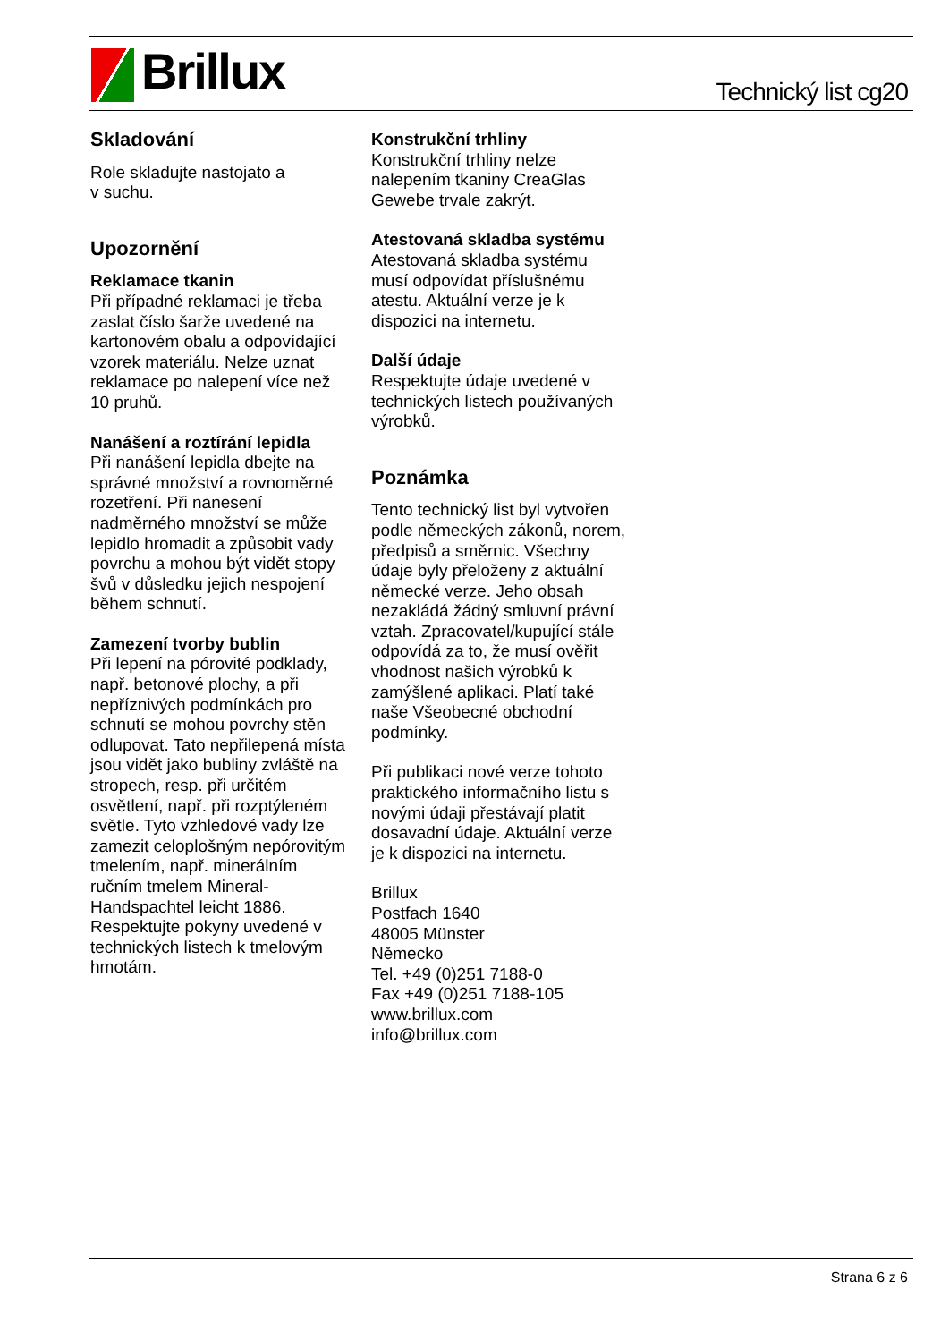Brillux Technický list cg20
Skladování
Role skladujte nastojato a
v suchu.
Upozornění
Reklamace tkanin
Při případné reklamaci je třeba zaslat číslo šarže uvedené na kartonovém obalu a odpovídající vzorek materiálu. Nelze uznat reklamace po nalepení více než 10 pruhů.
Nanášení a roztírání lepidla
Při nanášení lepidla dbejte na správné množství a rovnoměrné rozetření. Při nanesení nadměrného množství se může lepidlo hromadit a způsobit vady povrchu a mohou být vidět stopy švů v důsledku jejich nespojení během schnutí.
Zamezení tvorby bublin
Při lepení na pórovité podklady, např. betonové plochy, a při nepříznivých podmínkách pro schnutí se mohou povrchy stěn odlupovat. Tato nepřilepená místa jsou vidět jako bubliny zvláště na stropech, resp. při určitém osvětlení, např. při rozptýleném světle. Tyto vzhledové vady lze zamezit celoplošným nepórovitým tmelením, např. minerálním ručním tmelem Mineral-Handspachtel leicht 1886. Respektujte pokyny uvedené v technických listech k tmelovým hmotám.
Konstrukční trhliny
Konstrukční trhliny nelze nalepením tkaniny CreaGlas Gewebe trvale zakrýt.
Atestovaná skladba systému
Atestovaná skladba systému musí odpovídat příslušnému atestu. Aktuální verze je k dispozici na internetu.
Další údaje
Respektujte údaje uvedené v technických listech používaných výrobků.
Poznámka
Tento technický list byl vytvořen podle německých zákonů, norem, předpisů a směrnic. Všechny údaje byly přeloženy z aktuální německé verze. Jeho obsah nezakládá žádný smluvní právní vztah. Zpracovatel/kupující stále odpovídá za to, že musí ověřit vhodnost našich výrobků k zamýšlené aplikaci. Platí také naše Všeobecné obchodní podmínky.
Při publikaci nové verze tohoto praktického informačního listu s novými údaji přestávají platit dosavadní údaje. Aktuální verze je k dispozici na internetu.
Brillux
Postfach 1640
48005 Münster
Německo
Tel. +49 (0)251 7188-0
Fax +49 (0)251 7188-105
www.brillux.com
info@brillux.com
Strana 6 z 6